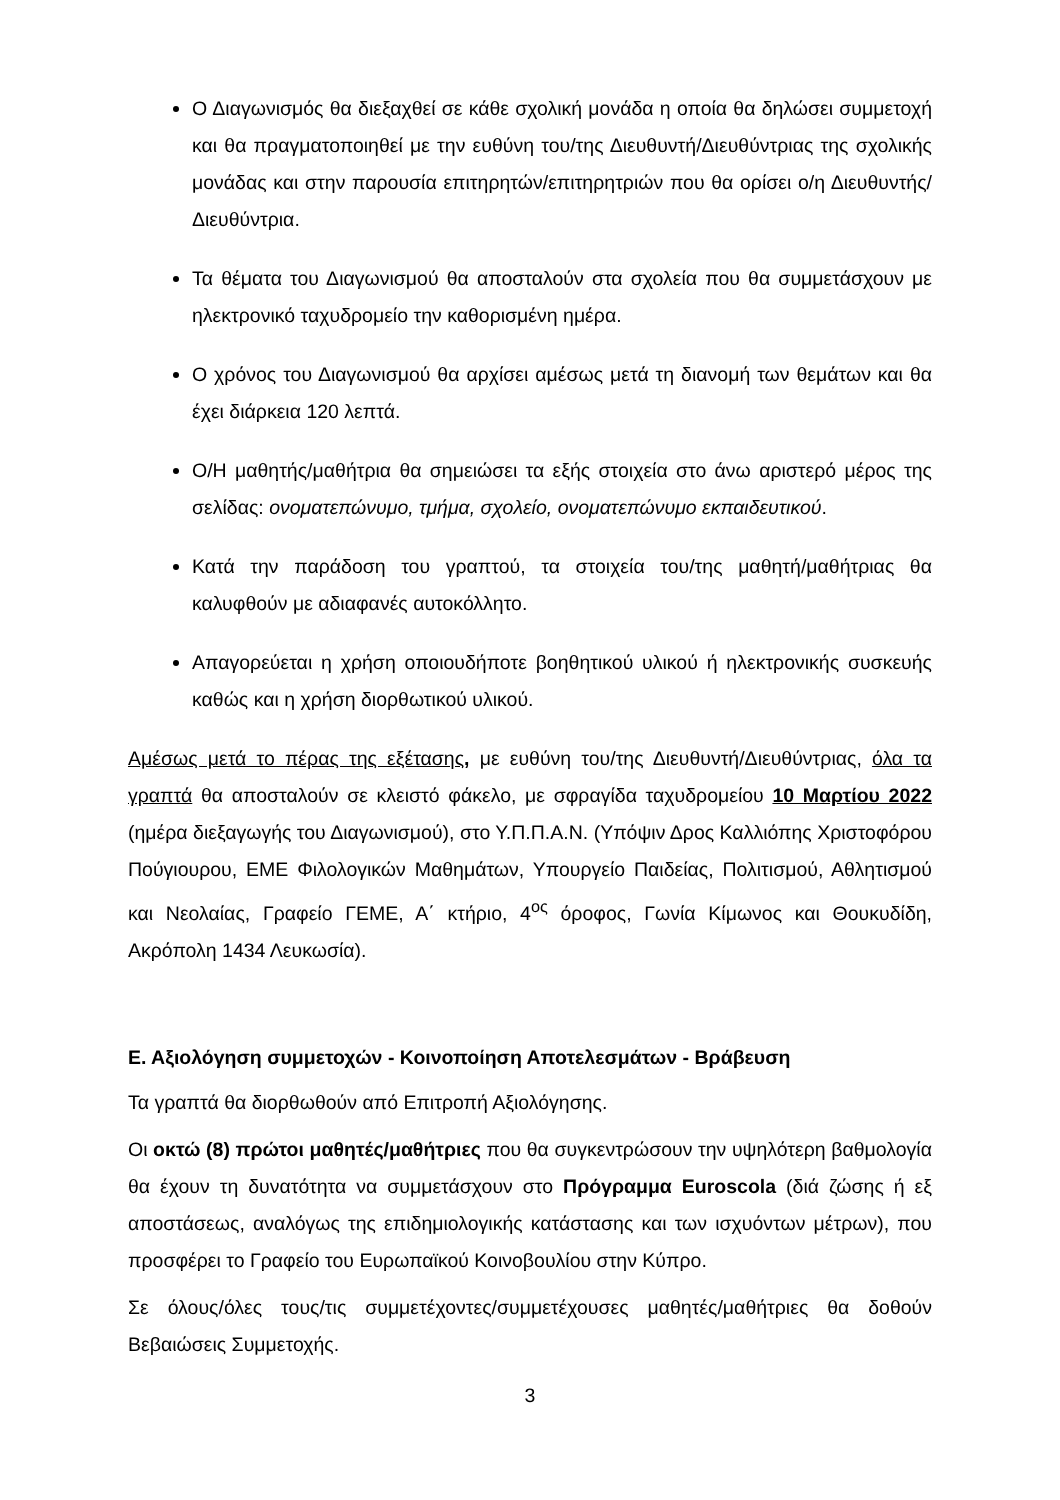Ο Διαγωνισμός θα διεξαχθεί σε κάθε σχολική μονάδα η οποία θα δηλώσει συμμετοχή και θα πραγματοποιηθεί με την ευθύνη του/της Διευθυντή/Διευθύντριας της σχολικής μονάδας και στην παρουσία επιτηρητών/επιτηρητριών που θα ορίσει ο/η Διευθυντής/Διευθύντρια.
Τα θέματα του Διαγωνισμού θα αποσταλούν στα σχολεία που θα συμμετάσχουν με ηλεκτρονικό ταχυδρομείο την καθορισμένη ημέρα.
Ο χρόνος του Διαγωνισμού θα αρχίσει αμέσως μετά τη διανομή των θεμάτων και θα έχει διάρκεια 120 λεπτά.
Ο/Η μαθητής/μαθήτρια θα σημειώσει τα εξής στοιχεία στο άνω αριστερό μέρος της σελίδας: ονοματεπώνυμο, τμήμα, σχολείο, ονοματεπώνυμο εκπαιδευτικού.
Κατά την παράδοση του γραπτού, τα στοιχεία του/της μαθητή/μαθήτριας θα καλυφθούν με αδιαφανές αυτοκόλλητο.
Απαγορεύεται η χρήση οποιουδήποτε βοηθητικού υλικού ή ηλεκτρονικής συσκευής καθώς και η χρήση διορθωτικού υλικού.
Αμέσως μετά το πέρας της εξέτασης, με ευθύνη του/της Διευθυντή/Διευθύντριας, όλα τα γραπτά θα αποσταλούν σε κλειστό φάκελο, με σφραγίδα ταχυδρομείου 10 Μαρτίου 2022 (ημέρα διεξαγωγής του Διαγωνισμού), στο Υ.Π.Π.Α.Ν. (Υπόψιν Δρος Καλλιόπης Χριστοφόρου Πούγιουρου, ΕΜΕ Φιλολογικών Μαθημάτων, Υπουργείο Παιδείας, Πολιτισμού, Αθλητισμού και Νεολαίας, Γραφείο ΓΕΜΕ, Α΄ κτήριο, 4<sup>ος</sup> όροφος, Γωνία Κίμωνος και Θουκυδίδη, Ακρόπολη 1434 Λευκωσία).
Ε. Αξιολόγηση συμμετοχών - Κοινοποίηση Αποτελεσμάτων - Βράβευση
Τα γραπτά θα διορθωθούν από Επιτροπή Αξιολόγησης.
Οι οκτώ (8) πρώτοι μαθητές/μαθήτριες που θα συγκεντρώσουν την υψηλότερη βαθμολογία θα έχουν τη δυνατότητα να συμμετάσχουν στο Πρόγραμμα Euroscola (διά ζώσης ή εξ αποστάσεως, αναλόγως της επιδημιολογικής κατάστασης και των ισχυόντων μέτρων), που προσφέρει το Γραφείο του Ευρωπαϊκού Κοινοβουλίου στην Κύπρο.
Σε όλους/όλες τους/τις συμμετέχοντες/συμμετέχουσες μαθητές/μαθήτριες θα δοθούν Βεβαιώσεις Συμμετοχής.
3